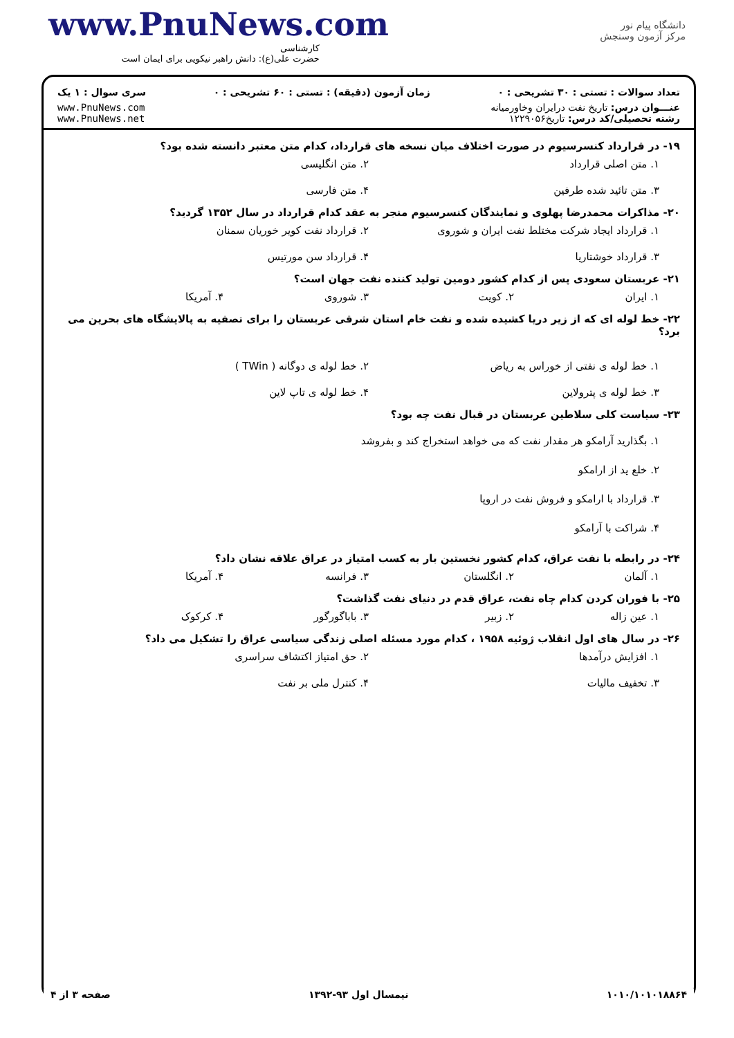www.PnuNews.com
کارشناسی
حضرت علی(ع): دانش راهبر نیکویی برای ایمان است
دانشگاه پیام نور
مرکز آزمون وسنجش
تعداد سوالات : تستی : ۳۰ تشریحی : ۰ زمان آزمون (دقیقه) : تستی : ۶۰ تشریحی : ۰ سری سوال : ۱ یک
عنـــوان درس: تاریخ نفت درایران وخاورمیانه
رشته تحصیلی/کد درس: تاریخ۱۲۲۹۰۵۶
www.PnuNews.com
www.PnuNews.net
۱۹- در قرارداد کنسرسیوم در صورت اختلاف میان نسخه های قرارداد، کدام متن معتبر دانسته شده بود؟
۱. متن اصلی قرارداد ۲. متن انگلیسی ۳. متن تائید شده طرفین ۴. متن فارسی
۲۰- مذاکرات محمدرضا پهلوی و نمایندگان کنسرسیوم منجر به عقد کدام قرارداد در سال ۱۳۵۲ گردید؟
۱. قرارداد ایجاد شرکت مختلط نفت ایران و شوروی ۲. قرارداد نفت کویر خوریان سمنان ۳. قرارداد خوشتاریا ۴. قرارداد سن مورتیس
۲۱- عربستان سعودی پس از کدام کشور دومین تولید کننده نفت جهان است؟
۱. ایران ۲. کویت ۳. شوروی ۴. آمریکا
۲۲- خط لوله ای که از زیر دریا کشیده شده و نفت خام استان شرقی عربستان را برای تصفیه به پالایشگاه های بحرین می برد؟
۱. خط لوله ی نفتی از خوراس به ریاض ۲. خط لوله ی دوگانه ( TWin ) ۳. خط لوله ی پترولاین ۴. خط لوله ی تاپ لاین
۲۳- سیاست کلی سلاطین عربستان در قبال نفت چه بود؟
۱. بگذارید آرامکو هر مقدار نفت که می خواهد استخراج کند و بفروشد
۲. خلع ید از ارامکو
۳. قرارداد با ارامکو و فروش نفت در اروپا
۴. شراکت با آرامکو
۲۴- در رابطه با نفت عراق، کدام کشور نخستین بار به کسب امتیاز در عراق علاقه نشان داد؟
۱. آلمان ۲. انگلستان ۳. فرانسه ۴. آمریکا
۲۵- با فوران کردن کدام چاه نفت، عراق قدم در دنیای نفت گذاشت؟
۱. عین زاله ۲. زبیر ۳. باباگورگور ۴. کرکوک
۲۶- در سال های اول انقلاب ژوئیه ۱۹۵۸ ، کدام مورد مسئله اصلی زندگی سیاسی عراق را تشکیل می داد؟
۱. افزایش درآمدها ۲. حق امتیاز اکتشاف سراسری ۳. تخفیف مالیات ۴. کنترل ملی بر نفت
۱۰۱۰/۱۰۱۰۱۸۸۶۴ نیمسال اول ۹۳-۱۳۹۲ صفحه ۳ از ۴